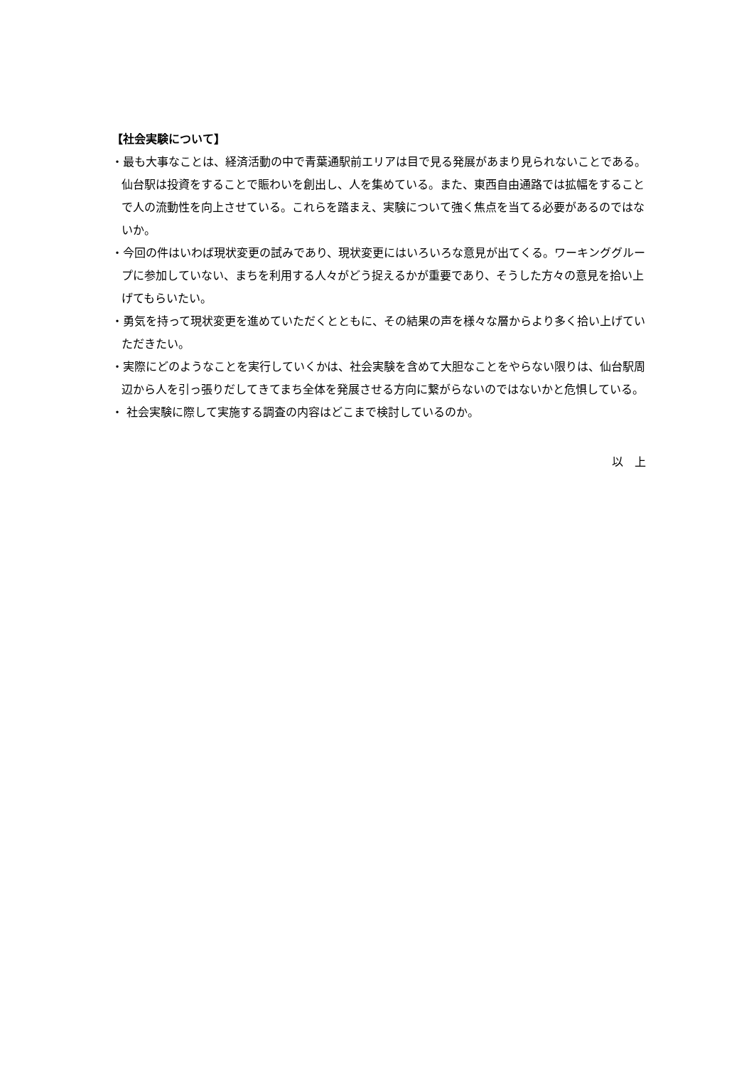【社会実験について】
・最も大事なことは、経済活動の中で青葉通駅前エリアは目で見る発展があまり見られないことである。仙台駅は投資をすることで賑わいを創出し、人を集めている。また、東西自由通路では拡幅をすることで人の流動性を向上させている。これらを踏まえ、実験について強く焦点を当てる必要があるのではないか。
・今回の件はいわば現状変更の試みであり、現状変更にはいろいろな意見が出てくる。ワーキンググループに参加していない、まちを利用する人々がどう捉えるかが重要であり、そうした方々の意見を拾い上げてもらいたい。
・勇気を持って現状変更を進めていただくとともに、その結果の声を様々な層からより多く拾い上げていただきたい。
・実際にどのようなことを実行していくかは、社会実験を含めて大胆なことをやらない限りは、仙台駅周辺から人を引っ張りだしてきてまち全体を発展させる方向に繋がらないのではないかと危惧している。
・ 社会実験に際して実施する調査の内容はどこまで検討しているのか。
以　上